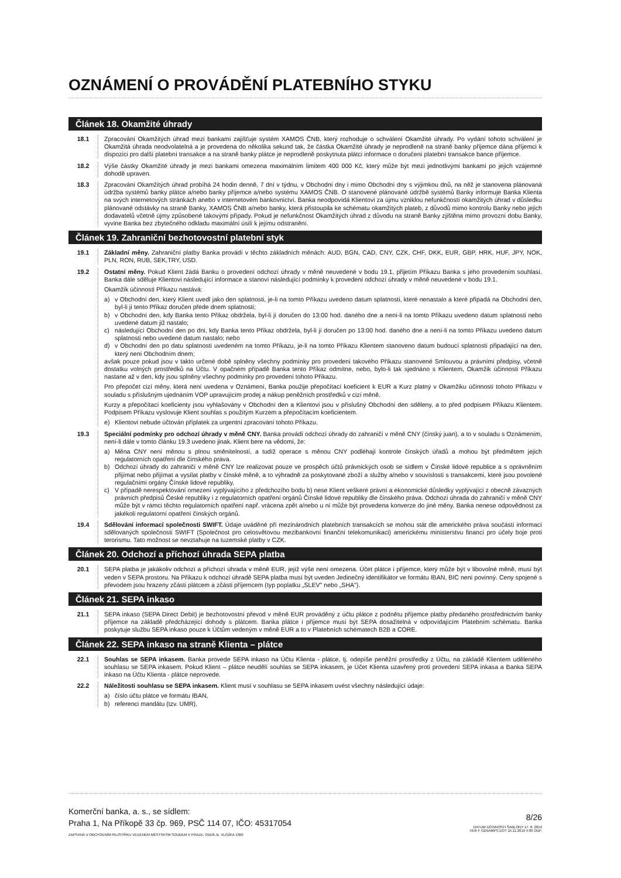OZNÁMENÍ O PROVÁDĚNÍ PLATEBNÍHO STYKU
Článek 18. Okamžité úhrady
18.1 Zpracování Okamžitých úhrad mezi bankami zajišťuje systém XAMOS ČNB, který rozhoduje o schválení Okamžité úhrady. Po vydání tohoto schválení je Okamžitá úhrada neodvolatelná a je provedena do několika sekund tak, že částka Okamžité úhrady je neprodleně na straně banky příjemce dána příjemci k dispozici pro další platební transakce a na straně banky plátce je neprodleně poskytnuta plátci informace o doručení platební transakce bance příjemce.
18.2 Výše částky Okamžité úhrady je mezi bankami omezena maximálním limitem 400 000 Kč, který může být mezi jednotlivými bankami po jejich vzájemné dohodě upraven.
18.3 Zpracování Okamžitých úhrad probíhá 24 hodin denně, 7 dní v týdnu, v Obchodní dny i mimo Obchodní dny s výjimkou dnů, na něž je stanovena plánovaná údržba systémů banky plátce a/nebo banky příjemce a/nebo systému XAMOS ČNB. O stanovené plánované údržbě systémů Banky informuje Banka Klienta na svých internetových stránkách anebo v internetovém bankovnictví. Banka neodpovídá Klientovi za újmu vzniklou nefunkčností okamžitých úhrad v důsledku plánované odstávky na straně Banky, XAMOS ČNB a/nebo banky, která přistoupila ke schématu okamžitých plateb, z důvodů mimo kontrolu Banky nebo jejich dodavatelů včetně újmy způsobené takovými případy. Pokud je nefunkčnost Okamžitých úhrad z důvodu na straně Banky zjištěna mimo provozní dobu Banky, vyvine Banka bez zbytečného odkladu maximální úsilí k jejímu odstranění.
Článek 19. Zahraniční bezhotovostní platební styk
19.1 Základní měny. Zahraniční platby Banka provádí v těchto základních měnách: AUD, BGN, CAD, CNY, CZK, CHF, DKK, EUR, GBP, HRK, HUF, JPY, NOK, PLN, RON, RUB, SEK,TRY, USD.
19.2 Ostatní měny. Pokud Klient žádá Banku o provedení odchozí úhrady v měně neuvedené v bodu 19.1, přijetím Příkazu Banka s jeho provedením souhlasí. Banka dále sděluje Klientovi následující informace a stanoví následující podmínky k provedení odchozí úhrady v měně neuvedené v bodu 19.1.
Okamžik účinnosti Příkazu nastává:
a) v Obchodní den, který Klient uvedl jako den splatnosti, je-li na tomto Příkazu uvedeno datum splatnosti, které nenastalo a které připadá na Obchodní den, byl-li jí tento Příkaz doručen přede dnem splatnosti;
b) v Obchodní den, kdy Banka tento Příkaz obdržela, byl-li jí doručen do 13:00 hod. daného dne a není-li na tomto Příkazu uvedeno datum splatnosti nebo uvedené datum již nastalo;
c) následující Obchodní den po dni, kdy Banka tento Příkaz obdržela, byl-li jí doručen po 13:00 hod. daného dne a není-li na tomto Příkazu uvedeno datum splatnosti nebo uvedené datum nastalo; nebo
d) v Obchodní den po datu splatnosti uvedeném na tomto Příkazu, je-li na tomto Příkazu Klientem stanoveno datum budoucí splatnosti připadající na den, který není Obchodním dnem;
avšak pouze pokud jsou v takto určené době splněny všechny podmínky pro provedení takového Příkazu stanovené Smlouvou a právními předpisy, včetně dostatku volných prostředků na Účtu. V opačném případě Banka tento Příkaz odmítne, nebo, bylo-li tak sjednáno s Klientem, Okamžik účinnosti Příkazu nastane až v den, kdy jsou splněny všechny podmínky pro provedení tohoto Příkazu.
Pro přepočet cizí měny, která není uvedena v Oznámení, Banka použije přepočítací koeficient k EUR a Kurz platný v Okamžiku účinnosti tohoto Příkazu v souladu s příslušným ujednáním VOP upravujícím prodej a nákup peněžních prostředků v cizí měně.
Kurzy a přepočítací koeficienty jsou vyhlašovány v Obchodní den a Klientovi jsou v příslušný Obchodní den sděleny, a to před podpisem Příkazu Klientem. Podpisem Příkazu vyslovuje Klient souhlas s použitým Kurzem a přepočítacím koeficientem.
e) Klientovi nebude účtován příplatek za urgentní zpracování tohoto Příkazu.
19.3 Speciální podmínky pro odchozí úhrady v měně CNY. Banka provádí odchozí úhrady do zahraničí v měně CNY (čínský juan), a to v souladu s Oznámením, není-li dále v tomto článku 19.3 uvedeno jinak. Klient bere na vědomí, že:
a) Měna CNY není měnou s plnou směnitelností, a tudíž operace s měnou CNY podléhají kontrole čínských úřadů a mohou být předmětem jejich regulatorních opatření dle čínského práva.
b) Odchozí úhrady do zahraničí v měně CNY lze realizovat pouze ve prospěch účtů právnických osob se sídlem v Čínské lidové republice a s oprávněním přijímat nebo přijímat a vysílat platby v čínské měně, a to výhradně za poskytované zboží a služby a/nebo v souvislosti s transakcemi, které jsou povolené regulačními orgány Čínské lidové republiky.
c) V případě nerespektování omezení vyplývajícího z předchozího bodu b) nese Klient veškeré právní a ekonomické důsledky vyplývající z obecně závazných právních předpisů České republiky i z regulatorních opatření orgánů Čínské lidové republiky dle čínského práva. Odchozí úhrada do zahraničí v měně CNY může být v rámci těchto regulatorních opatření např. vrácena zpět a/nebo u ní může být provedena konverze do jiné měny. Banka nenese odpovědnost za jakékoli regulatorní opatření čínských orgánů.
19.4 Sdělování informací společnosti SWIFT. Údaje uváděné při mezinárodních platebních transakcích se mohou stát dle amerického práva součástí informací sdělovaných společnosti SWIFT (Společnost pro celosvětovou mezibankovní finanční telekomunikaci) americkému ministerstvu financí pro účely boje proti terorismu. Tato možnost se nevztahuje na tuzemské platby v CZK.
Článek 20. Odchozí a příchozí úhrada SEPA platba
20.1 SEPA platba je jakákoliv odchozí a příchozí úhrada v měně EUR, jejíž výše není omezena. Účet plátce i příjemce, který může být v libovolné měně, musí být veden v SEPA prostoru. Na Příkazu k odchozí úhradě SEPA platba musí být uveden Jedinečný identifikátor ve formátu IBAN, BIC není povinný. Ceny spojené s převodem jsou hrazeny zčásti plátcem a zčásti příjemcem (typ poplatku „SLEV" nebo „SHA").
Článek 21. SEPA inkaso
21.1 SEPA inkaso (SEPA Direct Debit) je bezhotovostní převod v měně EUR prováděný z účtu plátce z podnětu příjemce platby předaného prostřednictvím banky příjemce na základě předcházející dohody s plátcem. Banka plátce i příjemce musí být SEPA dosažitelná v odpovídajícím Platebním schématu. Banka poskytuje službu SEPA inkaso pouze k Účtům vedeným v měně EUR a to v Platebních schématech B2B a CORE.
Článek 22. SEPA inkaso na straně Klienta – plátce
22.1 Souhlas se SEPA inkasem. Banka provede SEPA inkaso na Účtu Klienta - plátce, tj. odepíše peněžní prostředky z Účtu, na základě Klientem uděleného souhlasu se SEPA inkasem. Pokud Klient – plátce neudělí souhlas se SEPA inkasem, je Účet Klienta uzavřený proti provedení SEPA inkasa a Banka SEPA inkaso na Účtu Klienta - plátce neprovede.
22.2 Náležitosti souhlasu se SEPA inkasem. Klient musí v souhlasu se SEPA inkasem uvést všechny následující údaje:
a) číslo účtu plátce ve formátu IBAN,
b) referenci mandátu (tzv. UMR),
Komerční banka, a. s., se sídlem:
Praha 1, Na Příkopě 33 čp. 969, PSČ 114 07, IČO: 45317054
ZAPSANÁ V OBCHODNÍM REJSTŘÍKU VEDENÉM MĚSTSKÝM SOUDEM V PRAZE, ODDÍL B, VLOŽKA 1360
8/26
DATUM ÚČINNOSTI ŠABLONY 17. 8. 2019
VER F OZNAMPS.DOT 15.11.2019 4:00 ODP.